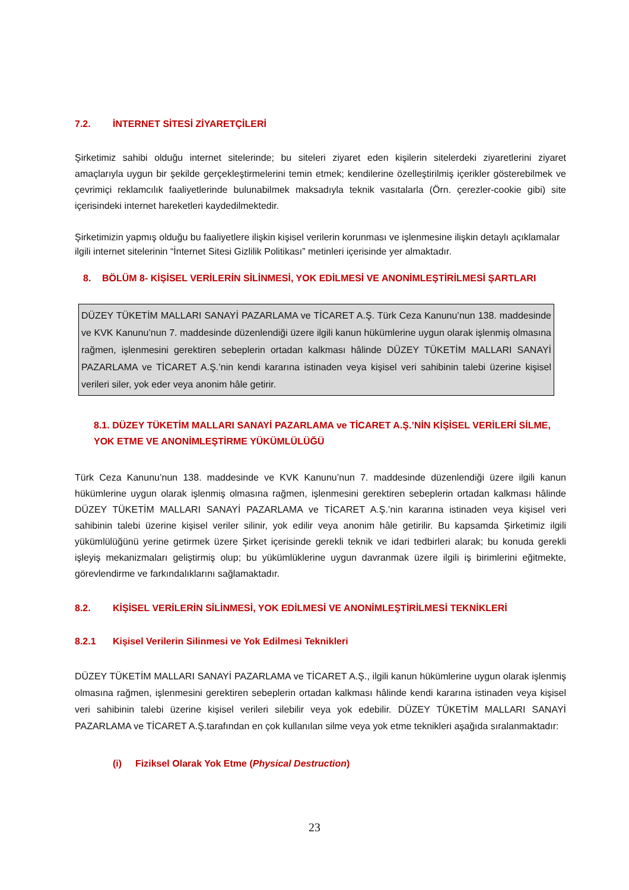7.2. İNTERNET SİTESİ ZİYARETÇİLERİ
Şirketimiz sahibi olduğu internet sitelerinde; bu siteleri ziyaret eden kişilerin sitelerdeki ziyaretlerini ziyaret amaçlarıyla uygun bir şekilde gerçekleştirmelerini temin etmek; kendilerine özelleştirilmiş içerikler gösterebilmek ve çevrimiçi reklamcılık faaliyetlerinde bulunabilmek maksadıyla teknik vasıtalarla (Örn. çerezler-cookie gibi) site içerisindeki internet hareketleri kaydedilmektedir.
Şirketimizin yapmış olduğu bu faaliyetlere ilişkin kişisel verilerin korunması ve işlenmesine ilişkin detaylı açıklamalar ilgili internet sitelerinin “İnternet Sitesi Gizlilik Politikası” metinleri içerisinde yer almaktadır.
8. BÖLÜM 8- KİŞİSEL VERİLERİN SİLİNMESİ, YOK EDİLMESİ VE ANONİMLEŞTİRİLMESİ ŞARTLARI
DÜZEY TÜKETİM MALLARI SANAYİ PAZARLAMA ve TİCARET A.Ş. Türk Ceza Kanunu’nun 138. maddesinde ve KVK Kanunu’nun 7. maddesinde düzenlendiği üzere ilgili kanun hükümlerine uygun olarak işlenmiş olmasına rağmen, işlenmesini gerektiren sebeplerin ortadan kalkması hâlinde DÜZEY TÜKETİM MALLARI SANAYİ PAZARLAMA ve TİCARET A.Ş.’nin kendi kararına istinaden veya kişisel veri sahibinin talebi üzerine kişisel verileri siler, yok eder veya anonim hâle getirir.
8.1. DÜZEY TÜKETİM MALLARI SANAYİ PAZARLAMA ve TİCARET A.Ş.’NİN KİŞİSEL VERİLERİ SİLME, YOK ETME VE ANONİMLEŞTİRME YÜKÜMLÜLÜĞÜ
Türk Ceza Kanunu’nun 138. maddesinde ve KVK Kanunu’nun 7. maddesinde düzenlendiği üzere ilgili kanun hükümlerine uygun olarak işlenmiş olmasına rağmen, işlenmesini gerektiren sebeplerin ortadan kalkması hâlinde DÜZEY TÜKETİM MALLARI SANAYİ PAZARLAMA ve TİCARET A.Ş.’nin kararına istinaden veya kişisel veri sahibinin talebi üzerine kişisel veriler silinir, yok edilir veya anonim hâle getirilir. Bu kapsamda Şirketimiz ilgili yükümlülüğünü yerine getirmek üzere Şirket içerisinde gerekli teknik ve idari tedbirleri alarak; bu konuda gerekli işleyiş mekanizmaları geliştirmiş olup; bu yükümlüklerine uygun davranmak üzere ilgili iş birimlerini eğitmekte, görevlendirme ve farkındalıklarını sağlamaktadır.
8.2. KİŞİSEL VERİLERİN SİLİNMESİ, YOK EDİLMESİ VE ANONİMLEŞTİRİLMESİ TEKNİKLERİ
8.2.1 Kişisel Verilerin Silinmesi ve Yok Edilmesi Teknikleri
DÜZEY TÜKETİM MALLARI SANAYİ PAZARLAMA ve TİCARET A.Ş., ilgili kanun hükümlerine uygun olarak işlenmiş olmasına rağmen, işlenmesini gerektiren sebeplerin ortadan kalkması hâlinde kendi kararına istinaden veya kişisel veri sahibinin talebi üzerine kişisel verileri silebilir veya yok edebilir. DÜZEY TÜKETİM MALLARI SANAYİ PAZARLAMA ve TİCARET A.Ş.tarafından en çok kullanılan silme veya yok etme teknikleri aşağıda sıralanmaktadır:
(i) Fiziksel Olarak Yok Etme (Physical Destruction)
23